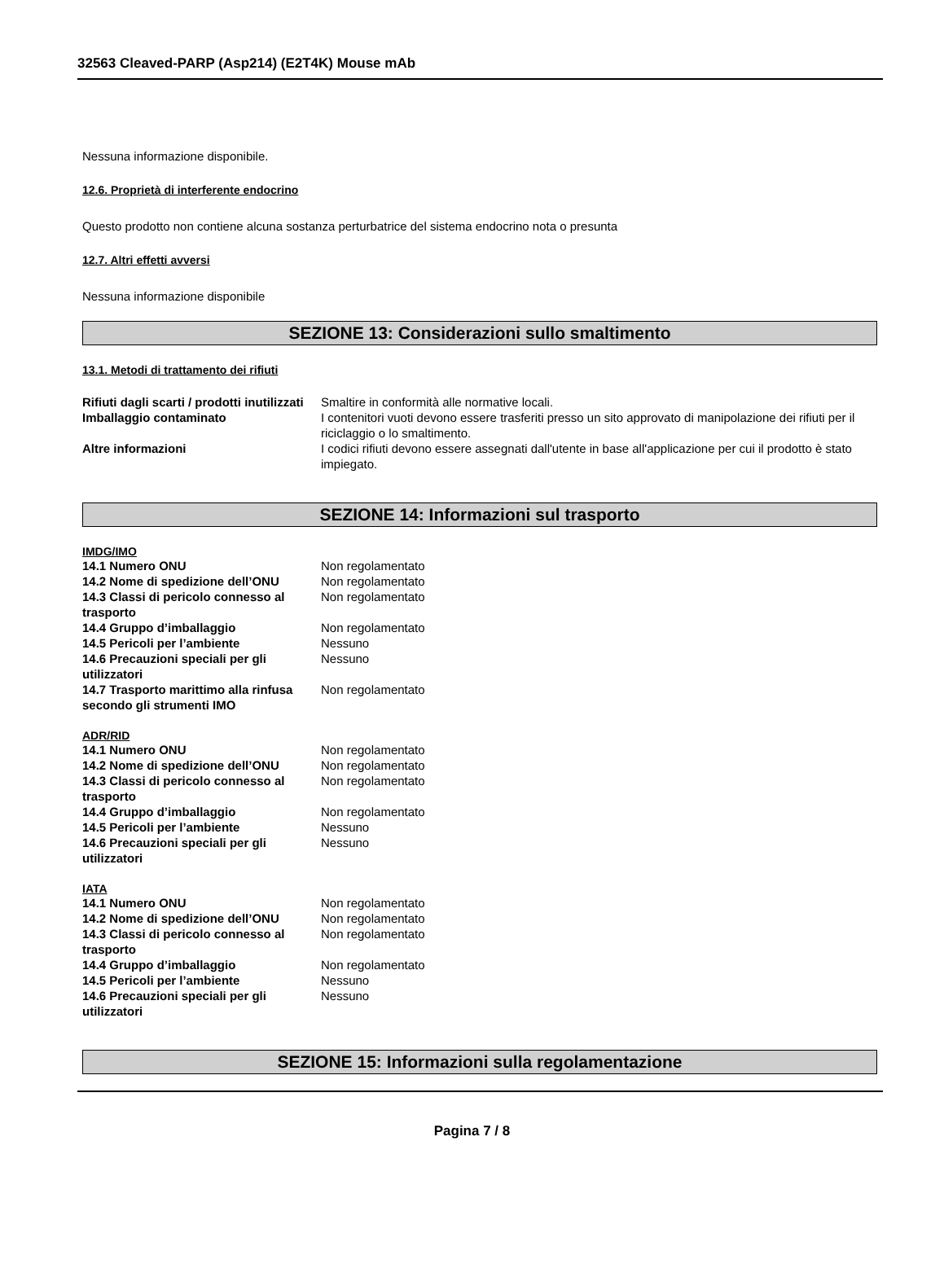32563 Cleaved-PARP (Asp214) (E2T4K) Mouse mAb
Nessuna informazione disponibile.
12.6. Proprietà di interferente endocrino
Questo prodotto non contiene alcuna sostanza perturbatrice del sistema endocrino nota o presunta
12.7. Altri effetti avversi
Nessuna informazione disponibile
SEZIONE 13: Considerazioni sullo smaltimento
13.1. Metodi di trattamento dei rifiuti
| Rifiuti dagli scarti / prodotti inutilizzati | Smaltire in conformità alle normative locali. |
| Imballaggio contaminato | I contenitori vuoti devono essere trasferiti presso un sito approvato di manipolazione dei rifiuti per il riciclaggio o lo smaltimento. |
| Altre informazioni | I codici rifiuti devono essere assegnati dall'utente in base all'applicazione per cui il prodotto è stato impiegato. |
SEZIONE 14: Informazioni sul trasporto
IMDG/IMO
| 14.1 Numero ONU | Non regolamentato |
| 14.2 Nome di spedizione dell’ONU | Non regolamentato |
| 14.3 Classi di pericolo connesso al trasporto | Non regolamentato |
| 14.4 Gruppo d’imballaggio | Non regolamentato |
| 14.5 Pericoli per l’ambiente | Nessuno |
| 14.6 Precauzioni speciali per gli utilizzatori | Nessuno |
| 14.7 Trasporto marittimo alla rinfusa secondo gli strumenti IMO | Non regolamentato |
ADR/RID
| 14.1 Numero ONU | Non regolamentato |
| 14.2 Nome di spedizione dell’ONU | Non regolamentato |
| 14.3 Classi di pericolo connesso al trasporto | Non regolamentato |
| 14.4 Gruppo d’imballaggio | Non regolamentato |
| 14.5 Pericoli per l’ambiente | Nessuno |
| 14.6 Precauzioni speciali per gli utilizzatori | Nessuno |
IATA
| 14.1 Numero ONU | Non regolamentato |
| 14.2 Nome di spedizione dell’ONU | Non regolamentato |
| 14.3 Classi di pericolo connesso al trasporto | Non regolamentato |
| 14.4 Gruppo d’imballaggio | Non regolamentato |
| 14.5 Pericoli per l’ambiente | Nessuno |
| 14.6 Precauzioni speciali per gli utilizzatori | Nessuno |
SEZIONE 15: Informazioni sulla regolamentazione
Pagina 7 / 8